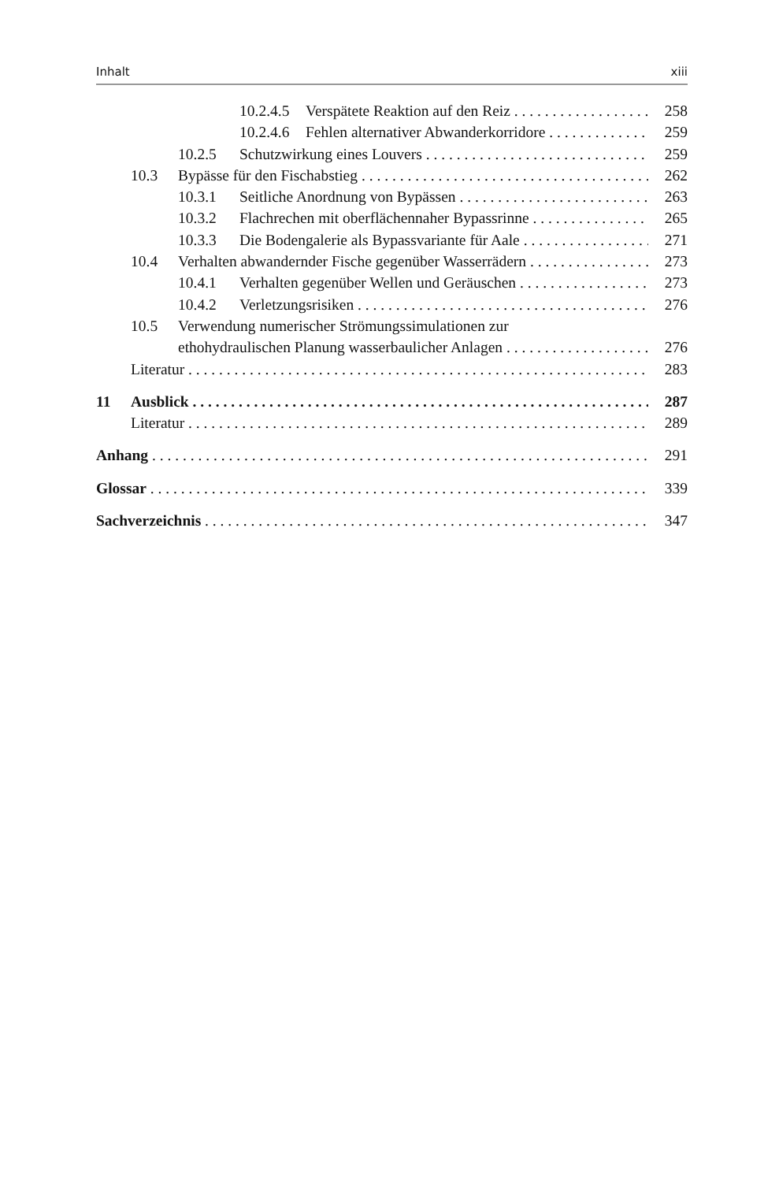Inhalt xiii
10.2.4.5 Verspätete Reaktion auf den Reiz 258
10.2.4.6 Fehlen alternativer Abwanderkorridore 259
10.2.5 Schutzwirkung eines Louvers 259
10.3 Bypässe für den Fischabstieg 262
10.3.1 Seitliche Anordnung von Bypässen 263
10.3.2 Flachrechen mit oberflächennaher Bypassrinne 265
10.3.3 Die Bodengalerie als Bypassvariante für Aale 271
10.4 Verhalten abwandernder Fische gegenüber Wasserrädern 273
10.4.1 Verhalten gegenüber Wellen und Geräuschen 273
10.4.2 Verletzungsrisiken 276
10.5 Verwendung numerischer Strömungssimulationen zur
ethohydraulischen Planung wasserbaulicher Anlagen 276
Literatur 283
11 Ausblick 287
Literatur 289
Anhang 291
Glossar 339
Sachverzeichnis 347